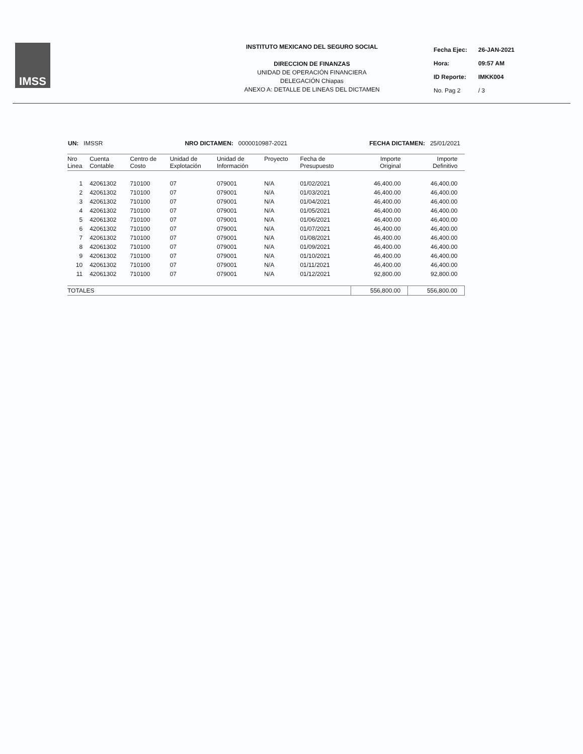IMSS
INSTITUTO MEXICANO DEL SEGURO SOCIAL
DIRECCION DE FINANZAS
UNIDAD DE OPERACIÓN FINANCIERA
DELEGACIÓN Chiapas
ANEXO A: DETALLE DE LINEAS DEL DICTAMEN
| Fecha Ejec: | 26-JAN-2021 |
| Hora: | 09:57 AM |
| ID Reporte: | IMKK004 |
| No. Pag 2 | / 3 |
UN: IMSSR NRO DICTAMEN: 0000010987-2021 FECHA DICTAMEN: 25/01/2021
| Nro Linea | Cuenta Contable | Centro de Costo | Unidad de Explotación | Unidad de Información | Proyecto | Fecha de Presupuesto | Importe Original | Importe Definitivo |
| --- | --- | --- | --- | --- | --- | --- | --- | --- |
| 1 | 42061302 | 710100 | 07 | 079001 | N/A | 01/02/2021 | 46,400.00 | 46,400.00 |
| 2 | 42061302 | 710100 | 07 | 079001 | N/A | 01/03/2021 | 46,400.00 | 46,400.00 |
| 3 | 42061302 | 710100 | 07 | 079001 | N/A | 01/04/2021 | 46,400.00 | 46,400.00 |
| 4 | 42061302 | 710100 | 07 | 079001 | N/A | 01/05/2021 | 46,400.00 | 46,400.00 |
| 5 | 42061302 | 710100 | 07 | 079001 | N/A | 01/06/2021 | 46,400.00 | 46,400.00 |
| 6 | 42061302 | 710100 | 07 | 079001 | N/A | 01/07/2021 | 46,400.00 | 46,400.00 |
| 7 | 42061302 | 710100 | 07 | 079001 | N/A | 01/08/2021 | 46,400.00 | 46,400.00 |
| 8 | 42061302 | 710100 | 07 | 079001 | N/A | 01/09/2021 | 46,400.00 | 46,400.00 |
| 9 | 42061302 | 710100 | 07 | 079001 | N/A | 01/10/2021 | 46,400.00 | 46,400.00 |
| 10 | 42061302 | 710100 | 07 | 079001 | N/A | 01/11/2021 | 46,400.00 | 46,400.00 |
| 11 | 42061302 | 710100 | 07 | 079001 | N/A | 01/12/2021 | 92,800.00 | 92,800.00 |
| TOTALES | | | | | | | 556,800.00 | 556,800.00 |